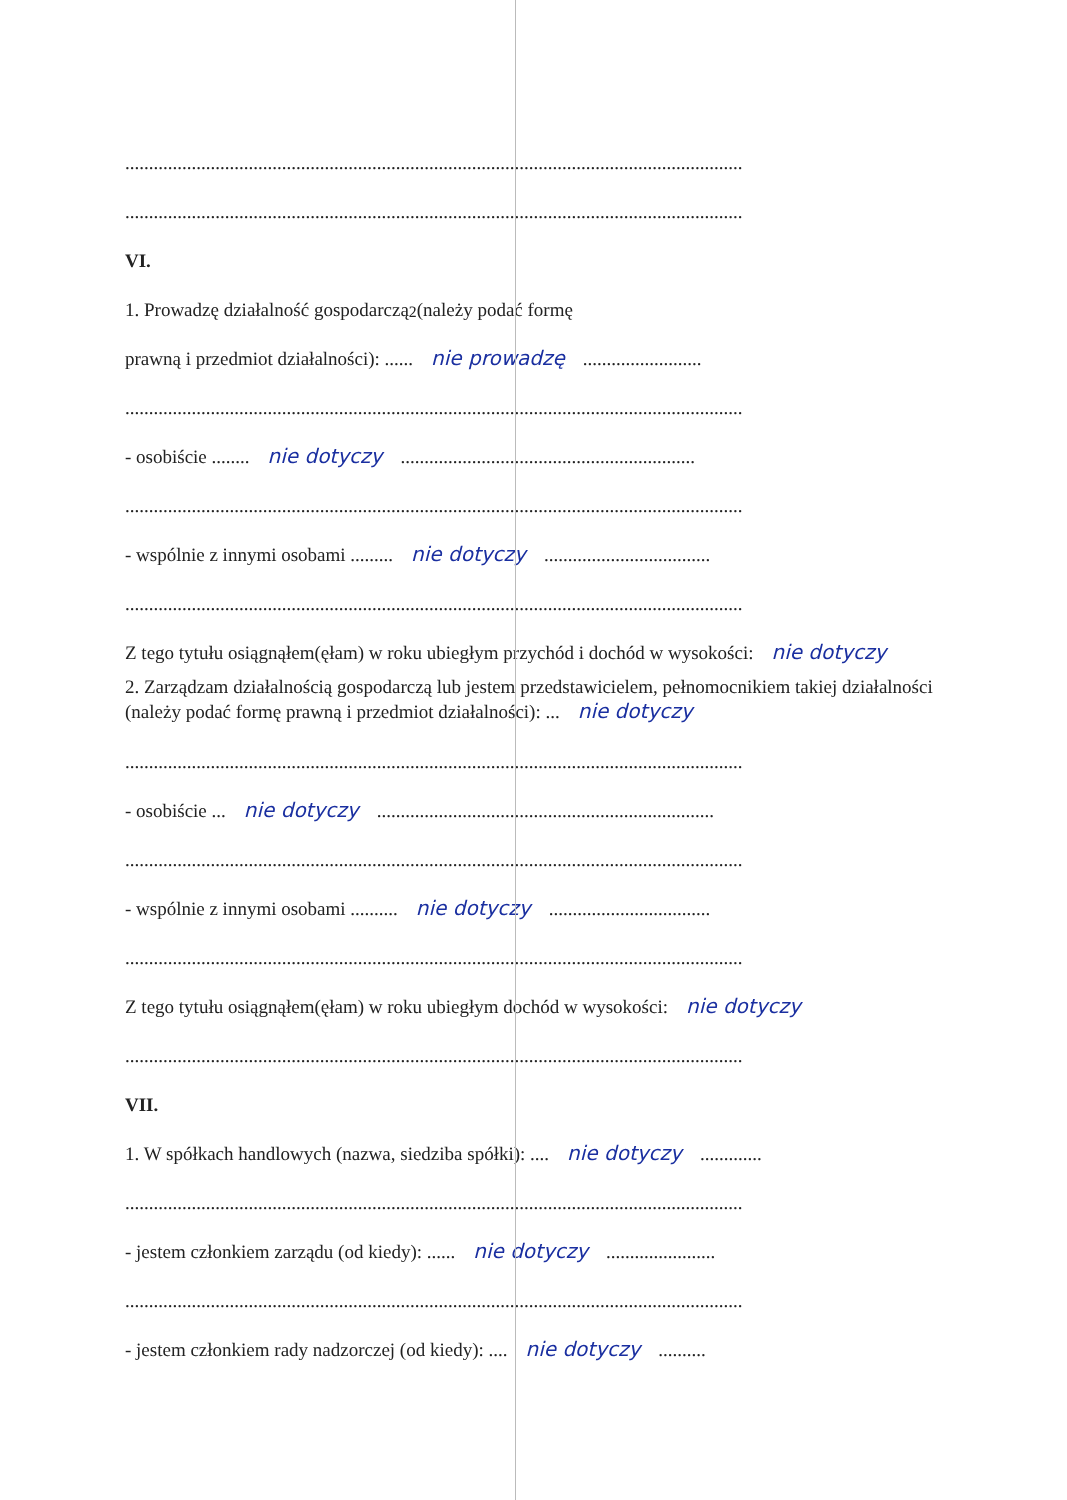..................................................................................................................................
..................................................................................................................................
VI.
1. Prowadzę działalność gospodarczą<sup>2</sup> (należy podać formę
prawną i przedmiot działalności): ...... nie prowadzę.........................
..................................................................................................................................
- osobiście ........ nie dotyczy..............................................................
..................................................................................................................................
- wspólnie z innymi osobami ......... nie dotyczy...................................
..................................................................................................................................
Z tego tytułu osiągnąłem(ęłam) w roku ubiegłym przychód i dochód w wysokości: nie dotyczy
2. Zarządzam działalnością gospodarczą lub jestem przedstawicielem, pełnomocnikiem takiej działalności (należy podać formę prawną i przedmiot działalności): ... nie dotyczy
..................................................................................................................................
- osobiście ... nie dotyczy.......................................................................
..................................................................................................................................
- wspólnie z innymi osobami .......... nie dotyczy..................................
..................................................................................................................................
Z tego tytułu osiągnąłem(ęłam) w roku ubiegłym dochód w wysokości: nie dotyczy
..................................................................................................................................
VII.
1. W spółkach handlowych (nazwa, siedziba spółki): .... nie dotyczy.............
..................................................................................................................................
- jestem członkiem zarządu (od kiedy): ...... nie dotyczy.......................
..................................................................................................................................
- jestem członkiem rady nadzorczej (od kiedy): .... nie dotyczy..........